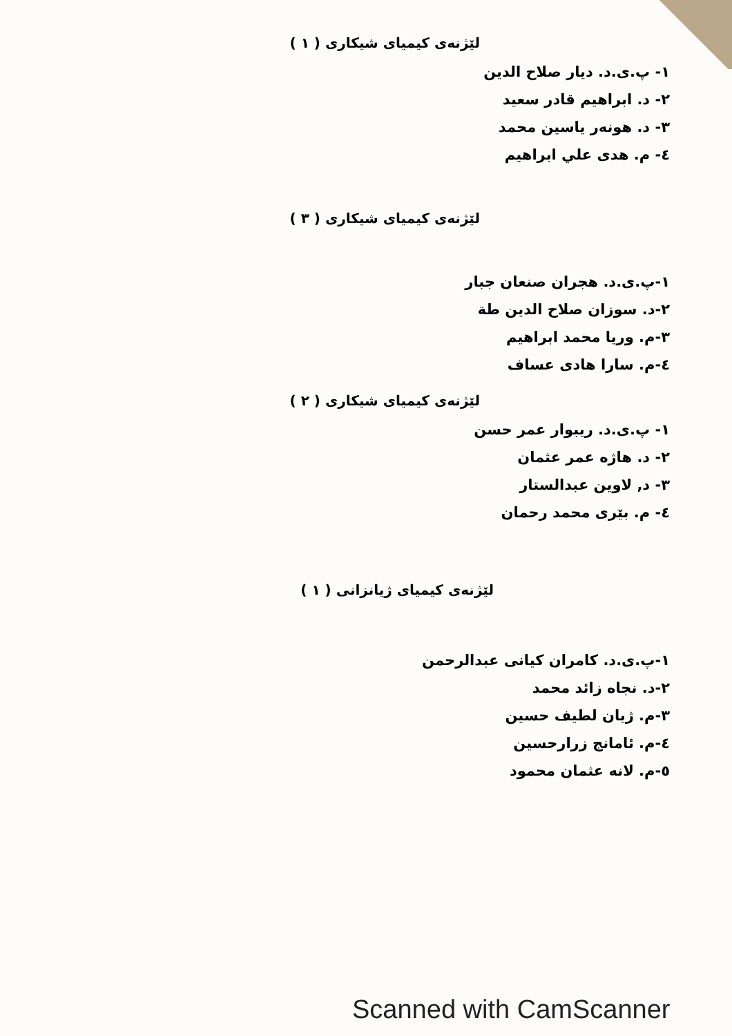لێژنەی کیمیای شیکاری ( ١ )
١- پ.ی.د. دیار صلاح الدین
٢- د. ابراهیم قادر سعید
٣- د. هونەر یاسین محمد
٤- م. هدى علي ابراهيم
لێژنەی کیمیای شیکاری ( ٣ )
١-پ.ی.د. هجران صنعان جبار
٢-د. سوزان صلاح الدين طة
٣-م. وريا محمد ابراهيم
٤-م. سارا هادی عساف
لێژنەی کیمیای شیکاری ( ٢ )
١- پ.ی.د. ریبوار عمر حسن
٢- د. هاژە عمر عثمان
٣- د, لاوین عبدالستار
٤- م. بێری محمد رحمان
لێژنەی کیمیای ژیانزانی ( ١ )
١-پ.ی.د. کامران کیانی عبدالرحمن
٢-د. نجاه زائد محمد
٣-م. ژیان لطیف حسین
٤-م. ئامانج زرارحسین
٥-م. لانه عثمان محمود
Scanned with CamScanner